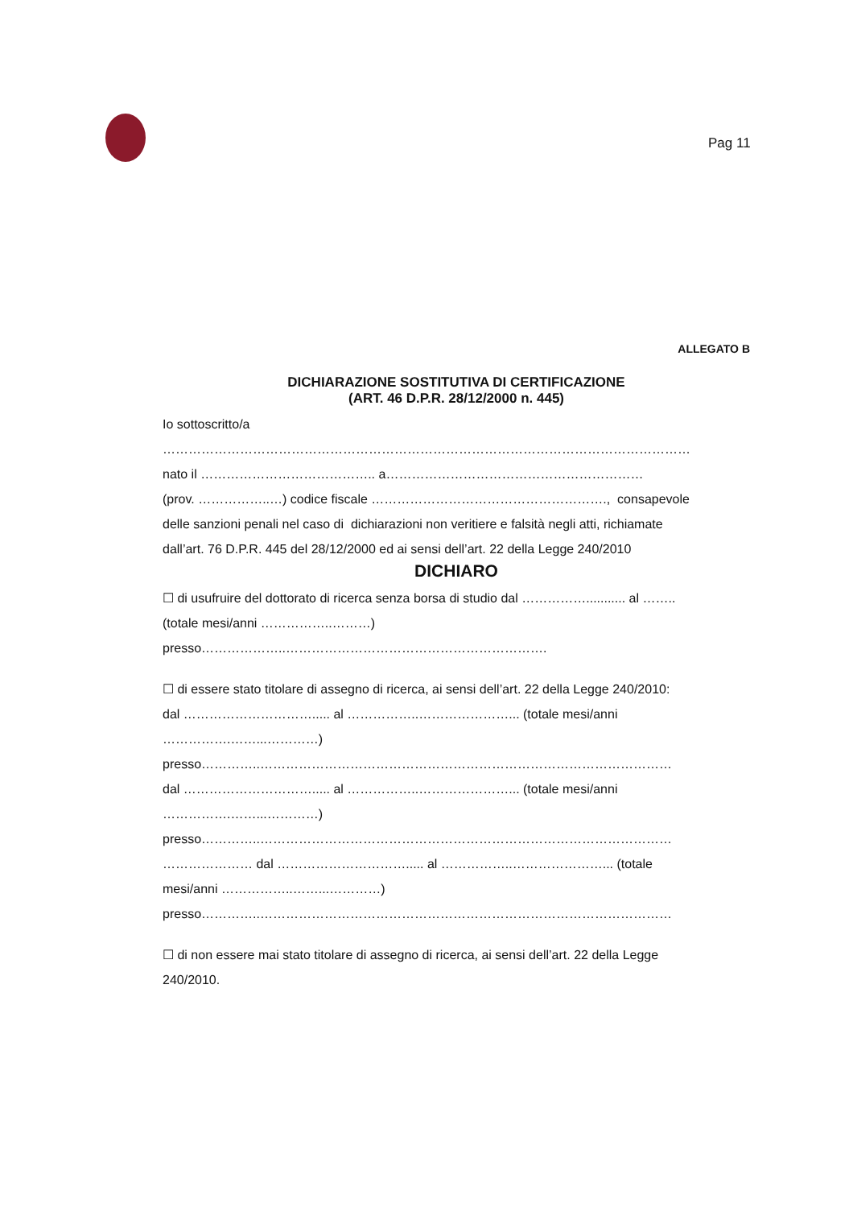Pag 11
ALLEGATO B
DICHIARAZIONE SOSTITUTIVA DI CERTIFICAZIONE
(ART. 46 D.P.R. 28/12/2000 n. 445)
Io sottoscritto/a
……………………………………………………………………………………………………………
nato il ………………………………….. a……………………………………………………
(prov. ……………..…) codice fiscale ………………………………………………., consapevole
delle sanzioni penali nel caso di dichiarazioni non veritiere e falsità negli atti, richiamate
dall’art. 76 D.P.R. 445 del 28/12/2000 ed ai sensi dell’art. 22 della Legge 240/2010
DICHIARO
☐ di usufruire del dottorato di ricerca senza borsa di studio dal ……………........... al ……..
(totale mesi/anni ……………..………)
presso………………..…………………………………………………….
☐ di essere stato titolare di assegno di ricerca, ai sensi dell’art. 22 della Legge 240/2010:
dal …………………………..... al ……………..…………………... (totale mesi/anni
…………….……...…………)
presso…………..……………………………………………………………………………………
dal …………………………..... al ……………..…………………... (totale mesi/anni
…………….……...…………)
presso…………..……………………………………………………………………………………
………………… dal …………………………..... al ……………..…………………... (totale
mesi/anni ……………..……...…………)
presso…………..……………………………………………………………………………………
☐ di non essere mai stato titolare di assegno di ricerca, ai sensi dell’art. 22 della Legge
240/2010.